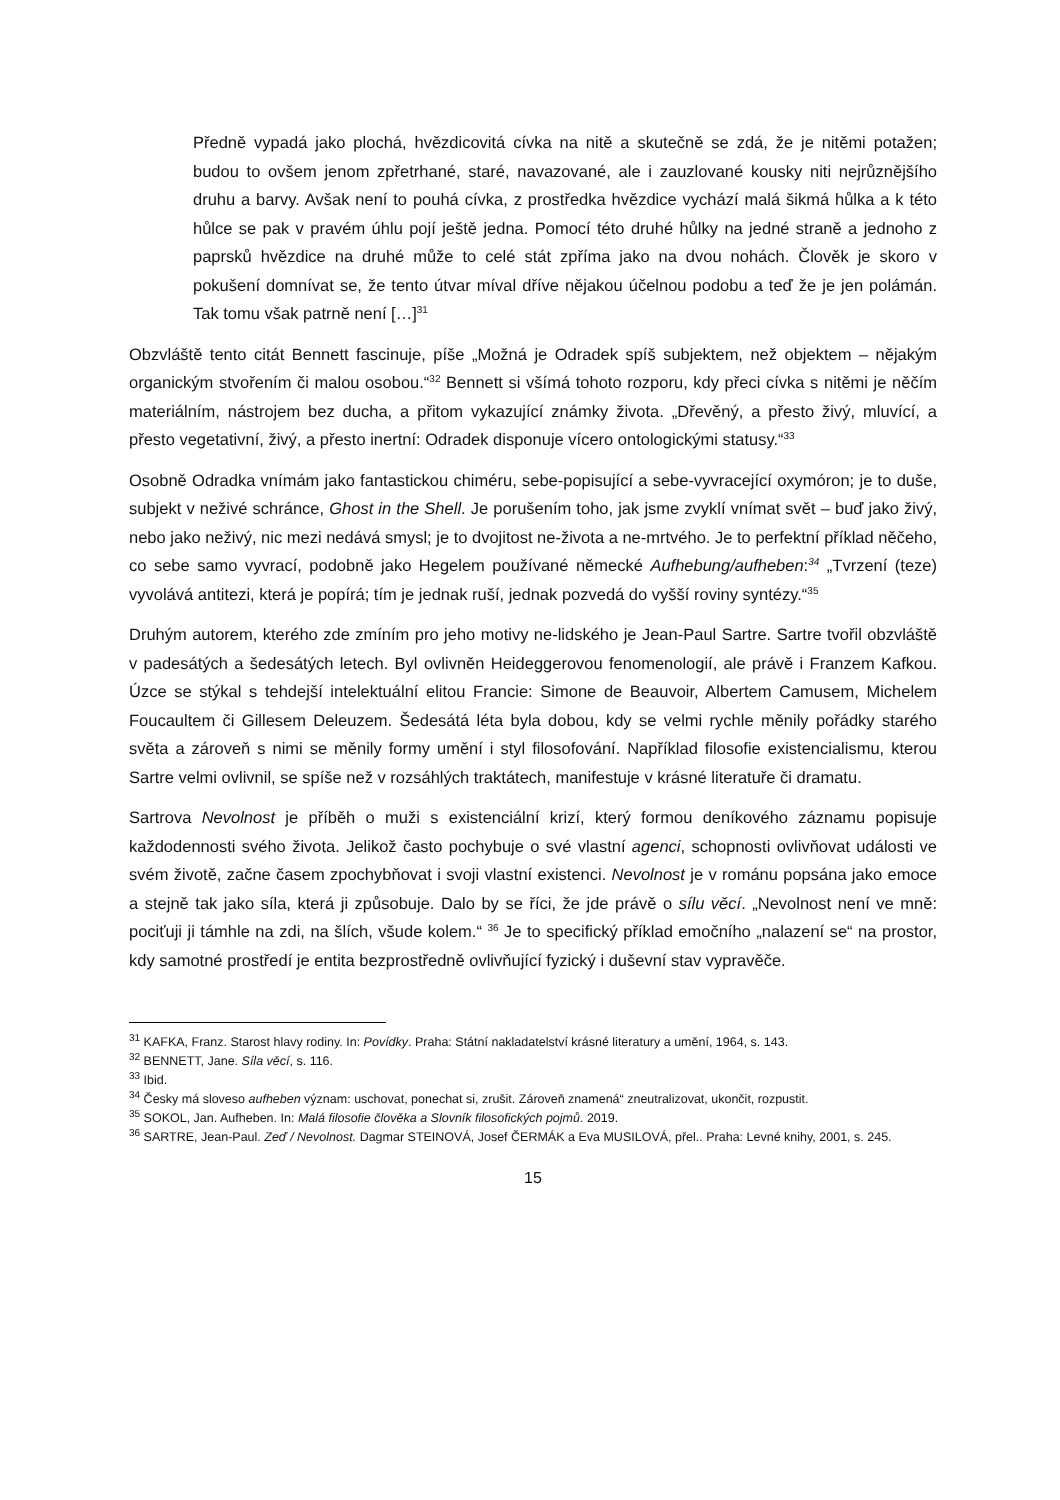Předně vypadá jako plochá, hvězdicovitá cívka na nitě a skutečně se zdá, že je nitěmi potažen; budou to ovšem jenom zpřetrhané, staré, navazované, ale i zauzlované kousky niti nejrůznějšího druhu a barvy. Avšak není to pouhá cívka, z prostředka hvězdice vychází malá šikmá hůlka a k této hůlce se pak v pravém úhlu pojí ještě jedna. Pomocí této druhé hůlky na jedné straně a jednoho z paprsků hvězdice na druhé může to celé stát zpříma jako na dvou nohách. Člověk je skoro v pokušení domnívat se, že tento útvar míval dříve nějakou účelnou podobu a teď že je jen polámán. Tak tomu však patrně není […]<sup>31</sup>
Obzvláště tento citát Bennett fascinuje, píše „Možná je Odradek spíš subjektem, než objektem – nějakým organickým stvořením či malou osobou.“<sup>32</sup> Bennett si všímá tohoto rozporu, kdy přeci cívka s nitěmi je něčím materiálním, nástrojem bez ducha, a přitom vykazující známky života. „Dřevěný, a přesto živý, mluvící, a přesto vegetativní, živý, a přesto inertní: Odradek disponuje vícero ontologickými statusy.“<sup>33</sup>
Osobně Odradka vnímám jako fantastickou chiméru, sebe-popisující a sebe-vyvracející oxymóron; je to duše, subjekt v neživé schránce, Ghost in the Shell. Je porušením toho, jak jsme zvyklí vnímat svět – buď jako živý, nebo jako neživý, nic mezi nedává smysl; je to dvojitost ne-života a ne-mrtvého. Je to perfektní příklad něčeho, co sebe samo vyvrací, podobně jako Hegelem používané německé Aufhebung/aufheben:<sup>34</sup> „Tvrzení (teze) vyvolává antitezi, která je popírá; tím je jednak ruší, jednak pozvedá do vyšší roviny syntézy.“<sup>35</sup>
Druhým autorem, kterého zde zmíním pro jeho motivy ne-lidského je Jean-Paul Sartre. Sartre tvořil obzvláště v padesátých a šedesátých letech. Byl ovlivněn Heideggerovou fenomenologií, ale právě i Franzem Kafkou. Úzce se stýkal s tehdejší intelektuální elitou Francie: Simone de Beauvoir, Albertem Camusem, Michelem Foucaultem či Gillesem Deleuzem. Šedesátá léta byla dobou, kdy se velmi rychle měnily pořádky starého světa a zároveň s nimi se měnily formy umění i styl filosofování. Například filosofie existencialismu, kterou Sartre velmi ovlivnil, se spíše než v rozsáhlých traktátech, manifestuje v krásné literatuře či dramatu.
Sartrova Nevolnost je příběh o muži s existenciální krizí, který formou deníkového záznamu popisuje každodennosti svého života. Jelikož často pochybuje o své vlastní agenci, schopnosti ovlivňovat události ve svém životě, začne časem zpochybňovat i svoji vlastní existenci. Nevolnost je v románu popsána jako emoce a stejně tak jako síla, která ji způsobuje. Dalo by se říci, že jde právě o sílu věcí. „Nevolnost není ve mně: pociťuji ji támhle na zdi, na šlích, všude kolem.“ <sup>36</sup> Je to specifický příklad emočního „nalazení se“ na prostor, kdy samotné prostředí je entita bezprostředně ovlivňující fyzický i duševní stav vypravěče.
<sup>31</sup> KAFKA, Franz. Starost hlavy rodiny. In: Povídky. Praha: Státní nakladatelství krásné literatury a umění, 1964, s. 143.
<sup>32</sup> BENNETT, Jane. Síla věcí, s. 116.
<sup>33</sup> Ibid.
<sup>34</sup> Česky má sloveso aufheben význam: uschovat, ponechat si, zrušit. Zároveň znamená“ zneutralizovat, ukončit, rozpustit.
<sup>35</sup> SOKOL, Jan. Aufheben. In: Malá filosofie člověka a Slovník filosofických pojmů. 2019.
<sup>36</sup> SARTRE, Jean-Paul. Zeď / Nevolnost. Dagmar STEINOVÁ, Josef ČERMÁK a Eva MUSILOVÁ, přel.. Praha: Levné knihy, 2001, s. 245.
15